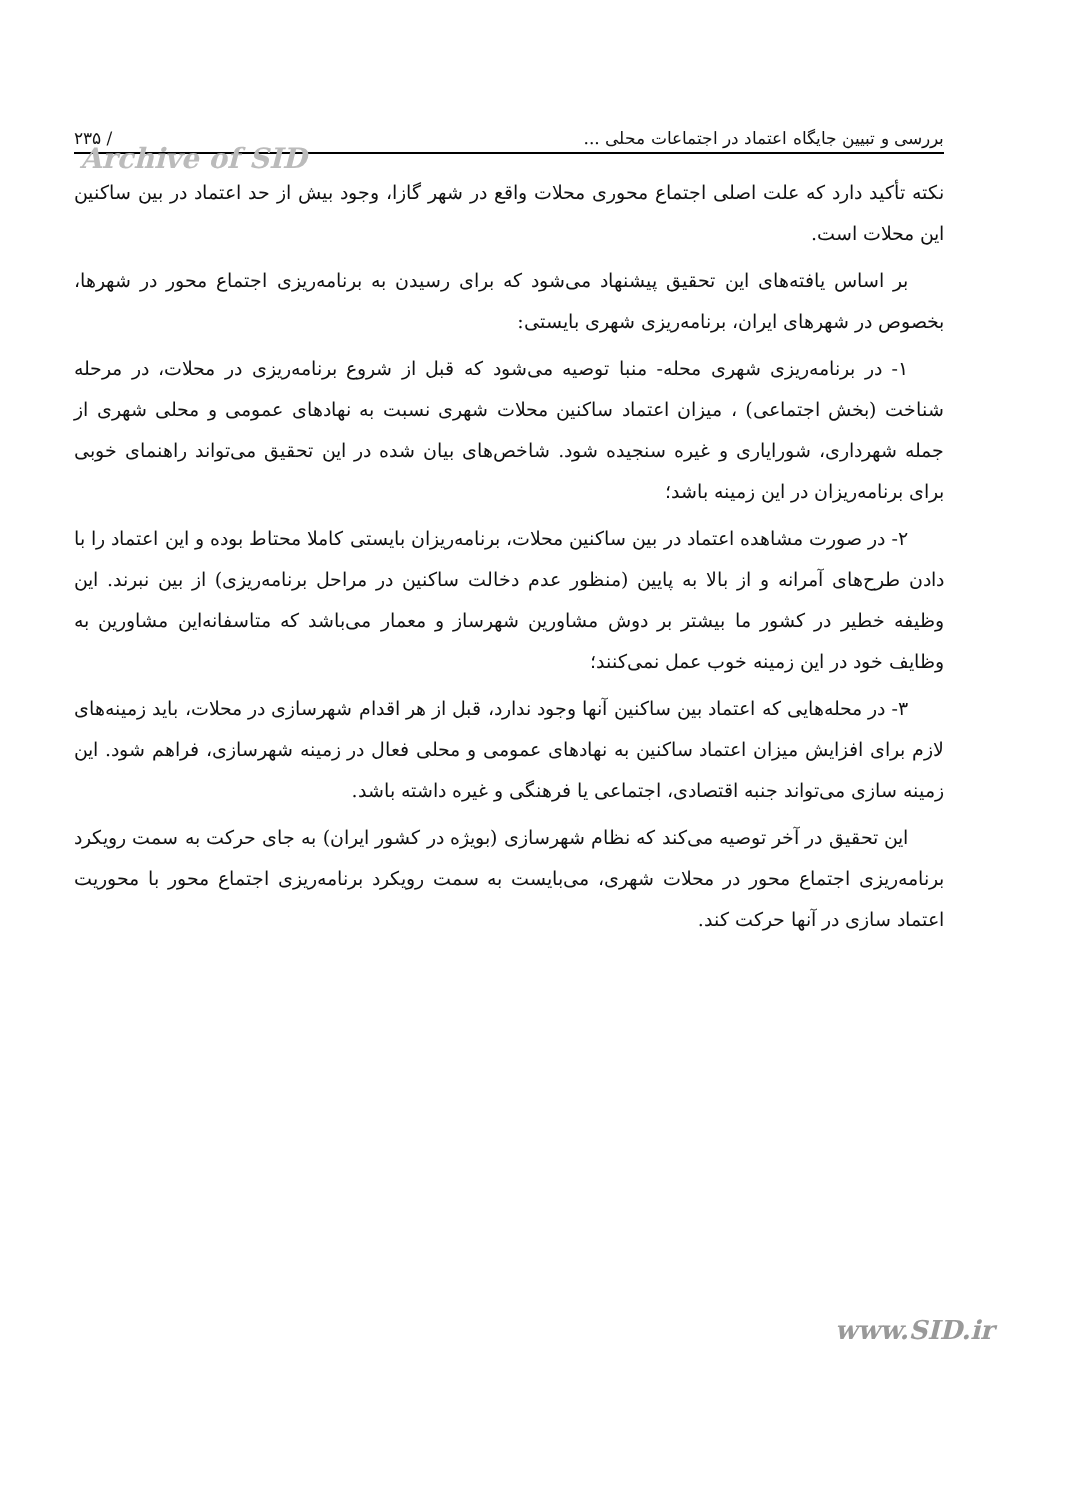بررسی و تبیین جایگاه اعتماد در اجتماعات محلی ... / ۲۳۵
Archive of SID
نکته تأکید دارد که علت اصلی اجتماع محوری محلات واقع در شهر گازا، وجود بیش از حد اعتماد در بین ساکنین این محلات است.
بر اساس یافته‌های این تحقیق پیشنهاد می‌شود که برای رسیدن به برنامه‌ریزی اجتماع محور در شهرها، بخصوص در شهرهای ایران، برنامه‌ریزی شهری بایستی:
۱- در برنامه‌ریزی شهری محله- منبا توصیه می‌شود که قبل از شروع برنامه‌ریزی در محلات، در مرحله شناخت (بخش اجتماعی) ، میزان اعتماد ساکنین محلات شهری نسبت به نهادهای عمومی و محلی شهری از جمله شهرداری، شورایاری و غیره سنجیده شود. شاخص‌های بیان شده در این تحقیق می‌تواند راهنمای خوبی برای برنامه‌ریزان در این زمینه باشد؛
۲- در صورت مشاهده اعتماد در بین ساکنین محلات، برنامه‌ریزان بایستی کاملا محتاط بوده و این اعتماد را با دادن طرح‌های آمرانه و از بالا به پایین (منظور عدم دخالت ساکنین در مراحل برنامه‌ریزی) از بین نبرند. این وظیفه خطیر در کشور ما بیشتر بر دوش مشاورین شهرساز و معمار می‌باشد که متاسفانه‌این مشاورین به وظایف خود در این زمینه خوب عمل نمی‌کنند؛
۳- در محله‌هایی که اعتماد بین ساکنین آنها وجود ندارد، قبل از هر اقدام شهرسازی در محلات، باید زمینه‌های لازم برای افزایش میزان اعتماد ساکنین به نهادهای عمومی و محلی فعال در زمینه شهرسازی، فراهم شود. این زمینه سازی می‌تواند جنبه اقتصادی، اجتماعی یا فرهنگی و غیره داشته باشد.
این تحقیق در آخر توصیه می‌کند که نظام شهرسازی (بویژه در کشور ایران) به جای حرکت به سمت رویکرد برنامه‌ریزی اجتماع محور در محلات شهری، می‌بایست به سمت رویکرد برنامه‌ریزی اجتماع محور با محوریت اعتماد سازی در آنها حرکت کند.
www.SID.ir